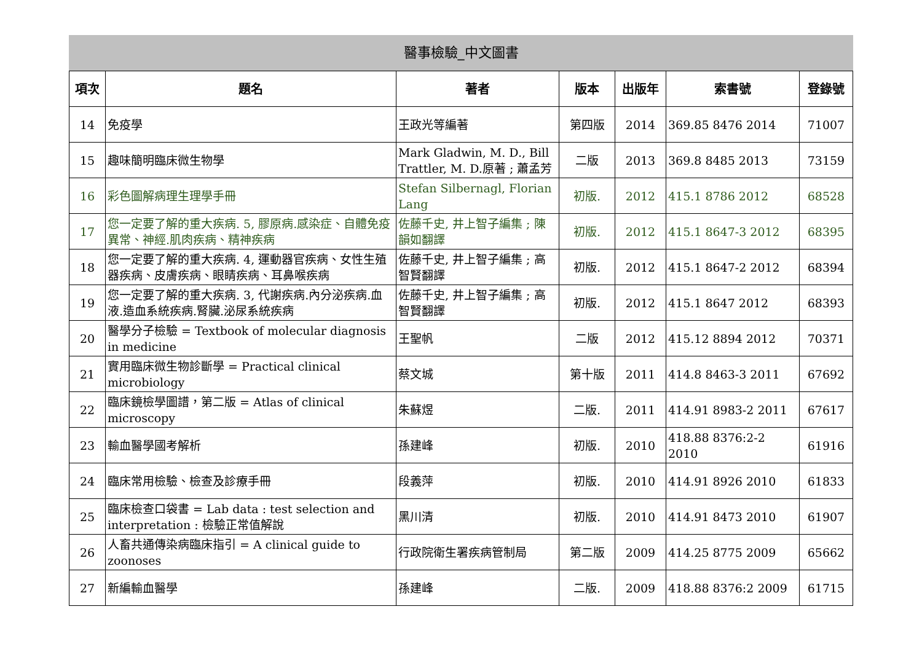醫事檢驗_中文圖書
| 項次 | 題名 | 著者 | 版本 | 出版年 | 索書號 | 登錄號 |
| --- | --- | --- | --- | --- | --- | --- |
| 14 | 免疫學 | 王政光等編著 | 第四版 | 2014 | 369.85 8476 2014 | 71007 |
| 15 | 趣味簡明臨床微生物學 | Mark Gladwin, M. D., Bill Trattler, M. D.原著 ; 蕭孟芳 | 二版 | 2013 | 369.8 8485 2013 | 73159 |
| 16 | 彩色圖解病理生理學手冊 | Stefan Silbernagl, Florian Lang | 初版. | 2012 | 415.1 8786 2012 | 68528 |
| 17 | 您一定要了解的重大疾病. 5, 膠原病.感染症、自體免疫異常、神經.肌肉疾病、精神疾病 | 佐藤千史, 井上智子編集 ; 陳韻如翻譯 | 初版. | 2012 | 415.1 8647-3 2012 | 68395 |
| 18 | 您一定要了解的重大疾病. 4, 運動器官疾病、女性生殖器疾病、皮膚疾病、眼睛疾病、耳鼻喉疾病 | 佐藤千史, 井上智子編集 ; 高智賢翻譯 | 初版. | 2012 | 415.1 8647-2 2012 | 68394 |
| 19 | 您一定要了解的重大疾病. 3, 代謝疾病.內分泌疾病.血液.造血系統疾病.腎臟.泌尿系統疾病 | 佐藤千史, 井上智子編集 ; 高智賢翻譯 | 初版. | 2012 | 415.1 8647 2012 | 68393 |
| 20 | 醫學分子檢驗 = Textbook of molecular diagnosis in medicine | 王聖帆 | 二版 | 2012 | 415.12 8894 2012 | 70371 |
| 21 | 實用臨床微生物診斷學 = Practical clinical microbiology | 蔡文城 | 第十版 | 2011 | 414.8 8463-3 2011 | 67692 |
| 22 | 臨床鏡檢學圖譜，第二版 = Atlas of clinical microscopy | 朱蘇煜 | 二版. | 2011 | 414.91 8983-2 2011 | 67617 |
| 23 | 輸血醫學國考解析 | 孫建峰 | 初版. | 2010 | 418.88 8376:2-2 2010 | 61916 |
| 24 | 臨床常用檢驗、檢查及診療手冊 | 段義萍 | 初版. | 2010 | 414.91 8926 2010 | 61833 |
| 25 | 臨床檢查口袋書 = Lab data : test selection and interpretation : 檢驗正常值解說 | 黑川清 | 初版. | 2010 | 414.91 8473 2010 | 61907 |
| 26 | 人畜共通傳染病臨床指引 = A clinical guide to zoonoses | 行政院衛生署疾病管制局 | 第二版 | 2009 | 414.25 8775 2009 | 65662 |
| 27 | 新編輸血醫學 | 孫建峰 | 二版. | 2009 | 418.88 8376:2 2009 | 61715 |